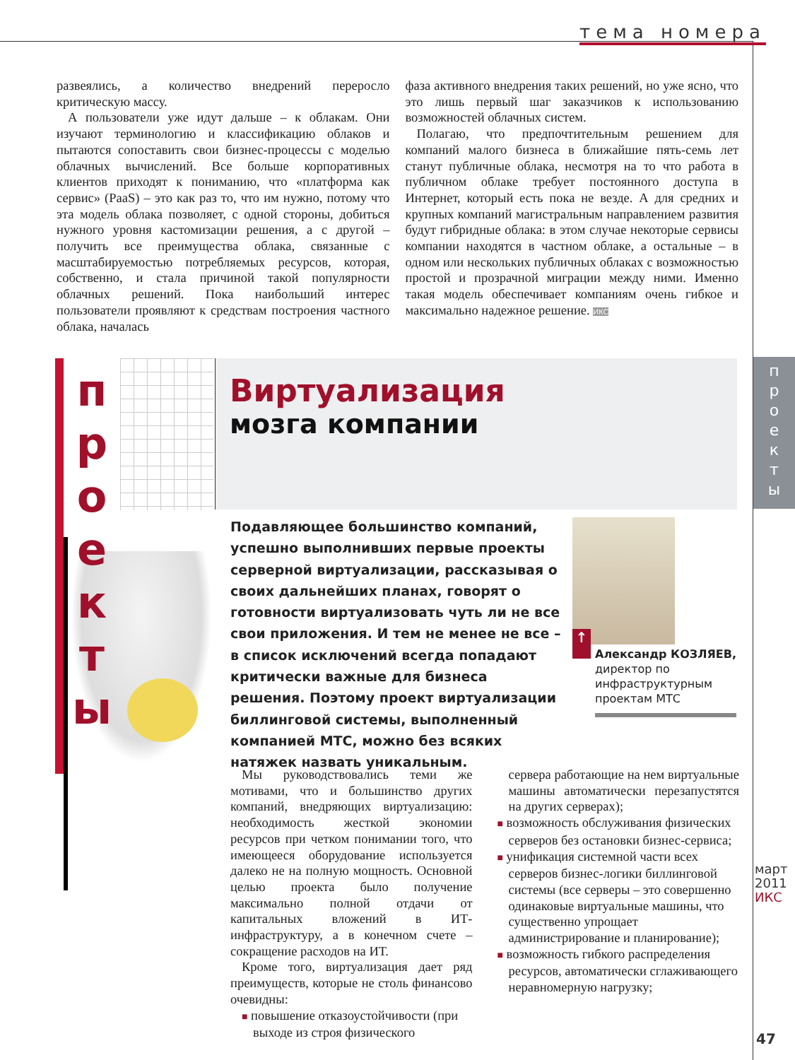тема номера
развеялись, а количество внедрений переросло критическую массу.
А пользователи уже идут дальше – к облакам. Они изучают терминологию и классификацию облаков и пытаются сопоставить свои бизнес-процессы с моделью облачных вычислений. Все больше корпоративных клиентов приходят к пониманию, что «платформа как сервис» (PaaS) – это как раз то, что им нужно, потому что эта модель облака позволяет, с одной стороны, добиться нужного уровня кастомизации решения, а с другой – получить все преимущества облака, связанные с масштабируемостью потребляемых ресурсов, которая, собственно, и стала причиной такой популярности облачных решений. Пока наибольший интерес пользователи проявляют к средствам построения частного облака, началась
фаза активного внедрения таких решений, но уже ясно, что это лишь первый шаг заказчиков к использованию возможностей облачных систем.
Полагаю, что предпочтительным решением для компаний малого бизнеса в ближайшие пять-семь лет станут публичные облака, несмотря на то что работа в публичном облаке требует постоянного доступа в Интернет, который есть пока не везде. А для средних и крупных компаний магистральным направлением развития будут гибридные облака: в этом случае некоторые сервисы компании находятся в частном облаке, а остальные – в одном или нескольких публичных облаках с возможностью простой и прозрачной миграции между ними. Именно такая модель обеспечивает компаниям очень гибкое и максимально надежное решение. ИКС
п
р
о
е
к
т
ы
Виртуализация
мозга компании
п
р
о
е
к
т
ы
Подавляющее большинство компаний, успешно выполнивших первые проекты серверной виртуализации, рассказывая о своих дальнейших планах, говорят о готовности виртуализовать чуть ли не все свои приложения. И тем не менее не все – в список исключений всегда попадают критически важные для бизнеса решения. Поэтому проект виртуализации биллинговой системы, выполненный компанией МТС, можно без всяких натяжек назвать уникальным.
↑
Александр КОЗЛЯЕВ,
директор по инфраструктурным проектам МТС
Мы руководствовались теми же мотивами, что и большинство других компаний, внедряющих виртуализацию: необходимость жесткой экономии ресурсов при четком понимании того, что имеющееся оборудование используется далеко не на полную мощность. Основной целью проекта было получение максимально полной отдачи от капитальных вложений в ИТ-инфраструктуру, а в конечном счете – сокращение расходов на ИТ.
Кроме того, виртуализация дает ряд преимуществ, которые не столь финансово очевидны:
■ повышение отказоустойчивости (при выходе из строя физического
сервера работающие на нем виртуальные машины автоматически перезапустятся на других серверах);
■ возможность обслуживания физических серверов без остановки бизнес-сервиса;
■ унификация системной части всех серверов бизнес-логики биллинговой системы (все серверы – это совершенно одинаковые виртуальные машины, что существенно упрощает администрирование и планирование);
■ возможность гибкого распределения ресурсов, автоматически сглаживающего неравномерную нагрузку;
март 2011 ИКС
47